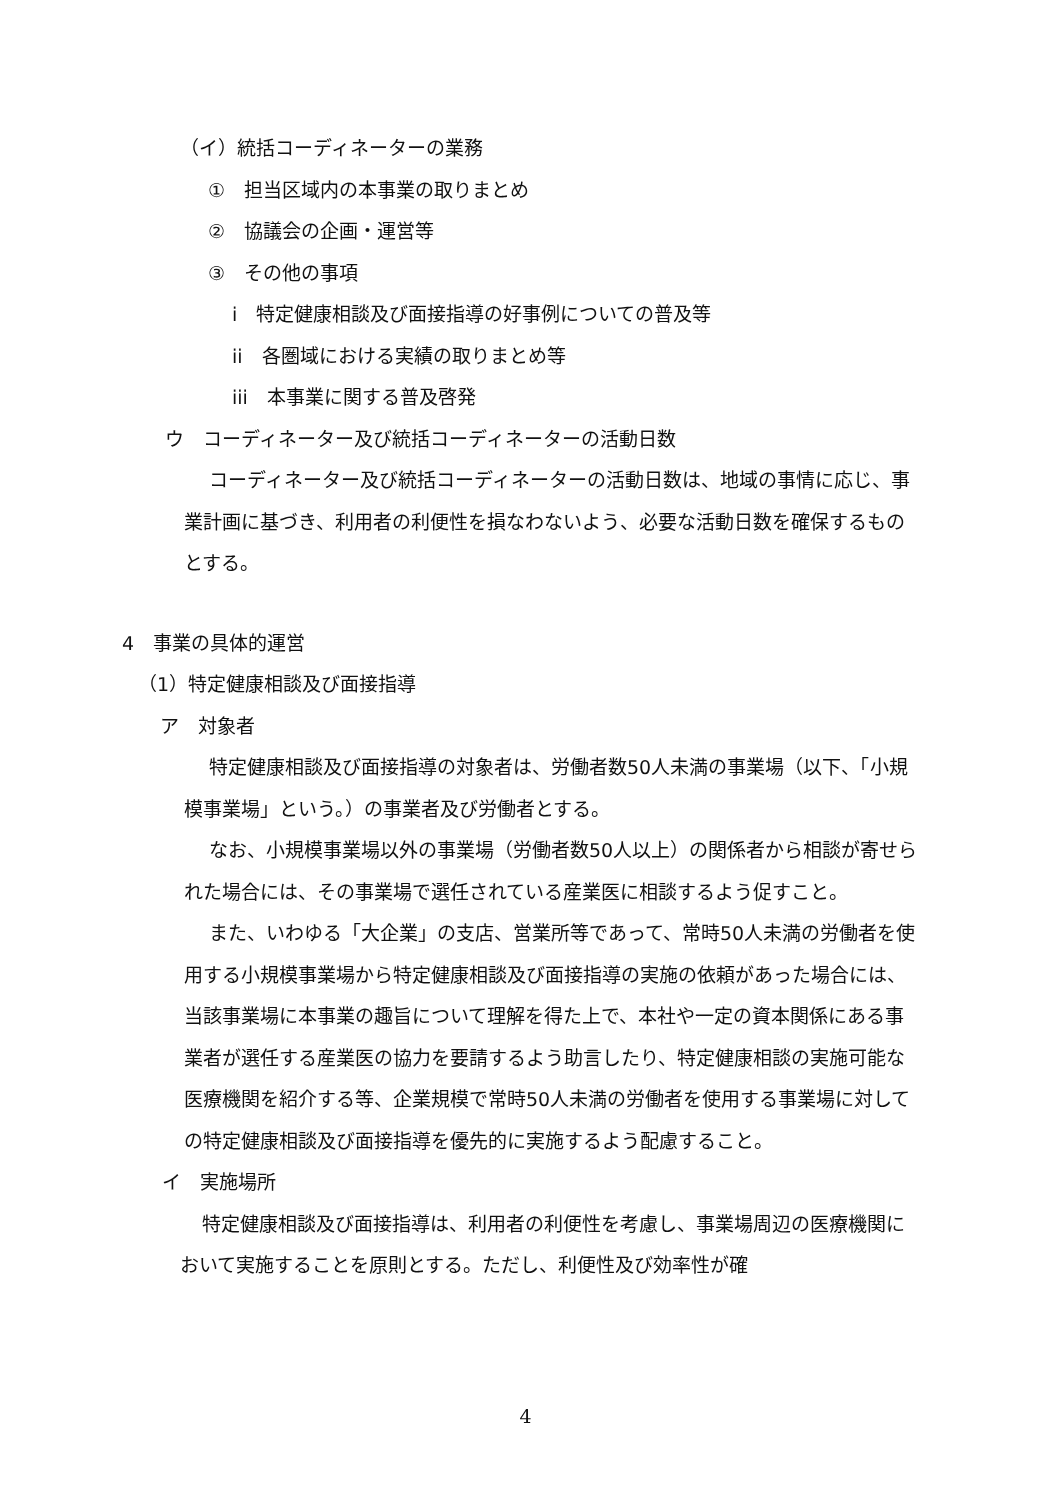（イ）統括コーディネーターの業務
①　担当区域内の本事業の取りまとめ
②　協議会の企画・運営等
③　その他の事項
i　特定健康相談及び面接指導の好事例についての普及等
ii　各圏域における実績の取りまとめ等
iii　本事業に関する普及啓発
ウ　コーディネーター及び統括コーディネーターの活動日数
コーディネーター及び統括コーディネーターの活動日数は、地域の事情に応じ、事業計画に基づき、利用者の利便性を損なわないよう、必要な活動日数を確保するものとする。
4　事業の具体的運営
（1）特定健康相談及び面接指導
ア　対象者
特定健康相談及び面接指導の対象者は、労働者数50人未満の事業場（以下、「小規模事業場」という。）の事業者及び労働者とする。
なお、小規模事業場以外の事業場（労働者数50人以上）の関係者から相談が寄せられた場合には、その事業場で選任されている産業医に相談するよう促すこと。
また、いわゆる「大企業」の支店、営業所等であって、常時50人未満の労働者を使用する小規模事業場から特定健康相談及び面接指導の実施の依頼があった場合には、当該事業場に本事業の趣旨について理解を得た上で、本社や一定の資本関係にある事業者が選任する産業医の協力を要請するよう助言したり、特定健康相談の実施可能な医療機関を紹介する等、企業規模で常時50人未満の労働者を使用する事業場に対しての特定健康相談及び面接指導を優先的に実施するよう配慮すること。
イ　実施場所
特定健康相談及び面接指導は、利用者の利便性を考慮し、事業場周辺の医療機関において実施することを原則とする。ただし、利便性及び効率性が確
4